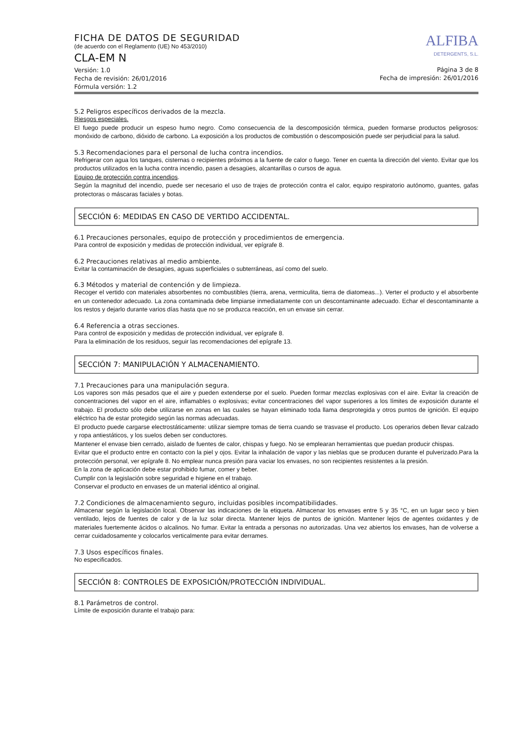FICHA DE DATOS DE SEGURIDAD
(de acuerdo con el Reglamento (UE) No 453/2010)
CLA-EM N
Versión: 1.0
Fecha de revisión: 26/01/2016
Fórmula versión: 1.2
ALFIBA
DETERGENTS, S.L.
Página 3 de 8
Fecha de impresión: 26/01/2016
5.2 Peligros específicos derivados de la mezcla.
Riesgos especiales.
El fuego puede producir un espeso humo negro. Como consecuencia de la descomposición térmica, pueden formarse productos peligrosos: monóxido de carbono, dióxido de carbono. La exposición a los productos de combustión o descomposición puede ser perjudicial para la salud.
5.3 Recomendaciones para el personal de lucha contra incendios.
Refrigerar con agua los tanques, cisternas o recipientes próximos a la fuente de calor o fuego. Tener en cuenta la dirección del viento. Evitar que los productos utilizados en la lucha contra incendio, pasen a desagües, alcantarillas o cursos de agua.
Equipo de protección contra incendios.
Según la magnitud del incendio, puede ser necesario el uso de trajes de protección contra el calor, equipo respiratorio autónomo, guantes, gafas protectoras o máscaras faciales y botas.
SECCIÓN 6: MEDIDAS EN CASO DE VERTIDO ACCIDENTAL.
6.1 Precauciones personales, equipo de protección y procedimientos de emergencia.
Para control de exposición y medidas de protección individual, ver epígrafe 8.
6.2 Precauciones relativas al medio ambiente.
Evitar la contaminación de desagües, aguas superficiales o subterráneas, así como del suelo.
6.3 Métodos y material de contención y de limpieza.
Recoger el vertido con materiales absorbentes no combustibles (tierra, arena, vermiculita, tierra de diatomeas...). Verter el producto y el absorbente en un contenedor adecuado. La zona contaminada debe limpiarse inmediatamente con un descontaminante adecuado. Echar el descontaminante a los restos y dejarlo durante varios días hasta que no se produzca reacción, en un envase sin cerrar.
6.4 Referencia a otras secciones.
Para control de exposición y medidas de protección individual, ver epígrafe 8.
Para la eliminación de los residuos, seguir las recomendaciones del epígrafe 13.
SECCIÓN 7: MANIPULACIÓN Y ALMACENAMIENTO.
7.1 Precauciones para una manipulación segura.
Los vapores son más pesados que el aire y pueden extenderse por el suelo. Pueden formar mezclas explosivas con el aire. Evitar la creación de concentraciones del vapor en el aire, inflamables o explosivas; evitar concentraciones del vapor superiores a los límites de exposición durante el trabajo. El producto sólo debe utilizarse en zonas en las cuales se hayan eliminado toda llama desprotegida y otros puntos de ignición. El equipo eléctrico ha de estar protegido según las normas adecuadas.
El producto puede cargarse electrostáticamente: utilizar siempre tomas de tierra cuando se trasvase el producto. Los operarios deben llevar calzado y ropa antiestáticos, y los suelos deben ser conductores.
Mantener el envase bien cerrado, aislado de fuentes de calor, chispas y fuego. No se emplearan herramientas que puedan producir chispas.
Evitar que el producto entre en contacto con la piel y ojos. Evitar la inhalación de vapor y las nieblas que se producen durante el pulverizado.Para la protección personal, ver epígrafe 8. No emplear nunca presión para vaciar los envases, no son recipientes resistentes a la presión.
En la zona de aplicación debe estar prohibido fumar, comer y beber.
Cumplir con la legislación sobre seguridad e higiene en el trabajo.
Conservar el producto en envases de un material idéntico al original.
7.2 Condiciones de almacenamiento seguro, incluidas posibles incompatibilidades.
Almacenar según la legislación local. Observar las indicaciones de la etiqueta. Almacenar los envases entre 5 y 35 °C, en un lugar seco y bien ventilado, lejos de fuentes de calor y de la luz solar directa. Mantener lejos de puntos de ignición. Mantener lejos de agentes oxidantes y de materiales fuertemente ácidos o alcalinos. No fumar. Evitar la entrada a personas no autorizadas. Una vez abiertos los envases, han de volverse a cerrar cuidadosamente y colocarlos verticalmente para evitar derrames.
7.3 Usos específicos finales.
No especificados.
SECCIÓN 8: CONTROLES DE EXPOSICIÓN/PROTECCIÓN INDIVIDUAL.
8.1 Parámetros de control.
Límite de exposición durante el trabajo para: